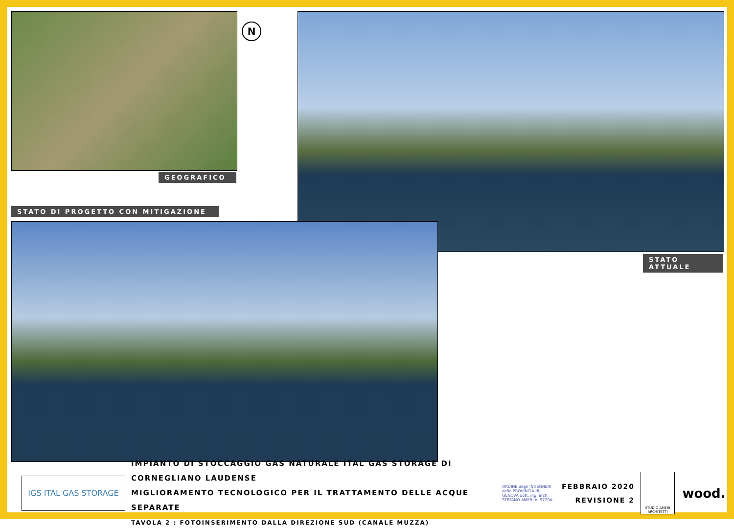GEOGRAFICO
N
STATO DI PROGETTO CON MITIGAZIONE
STATO ATTUALE
IGS ITAL GAS STORAGE
IMPIANTO DI STOCCAGGIO GAS NATURALE ITAL GAS STORAGE DI CORNEGLIANO LAUDENSE
MIGLIORAMENTO TECNOLOGICO PER IL TRATTAMENTO DELLE ACQUE SEPARATE
TAVOLA 2 : FOTOINSERIMENTO DALLA DIREZIONE SUD (CANALE MUZZA)
ORDINE degli INGEGNERI della PROVINCIA di GENOVA dott. ing. arch. STEFANO AMERI n. 9770A
FEBBRAIO 2020
REVISIONE 2
STUDIO AMERI ARCHITETTI
wood.